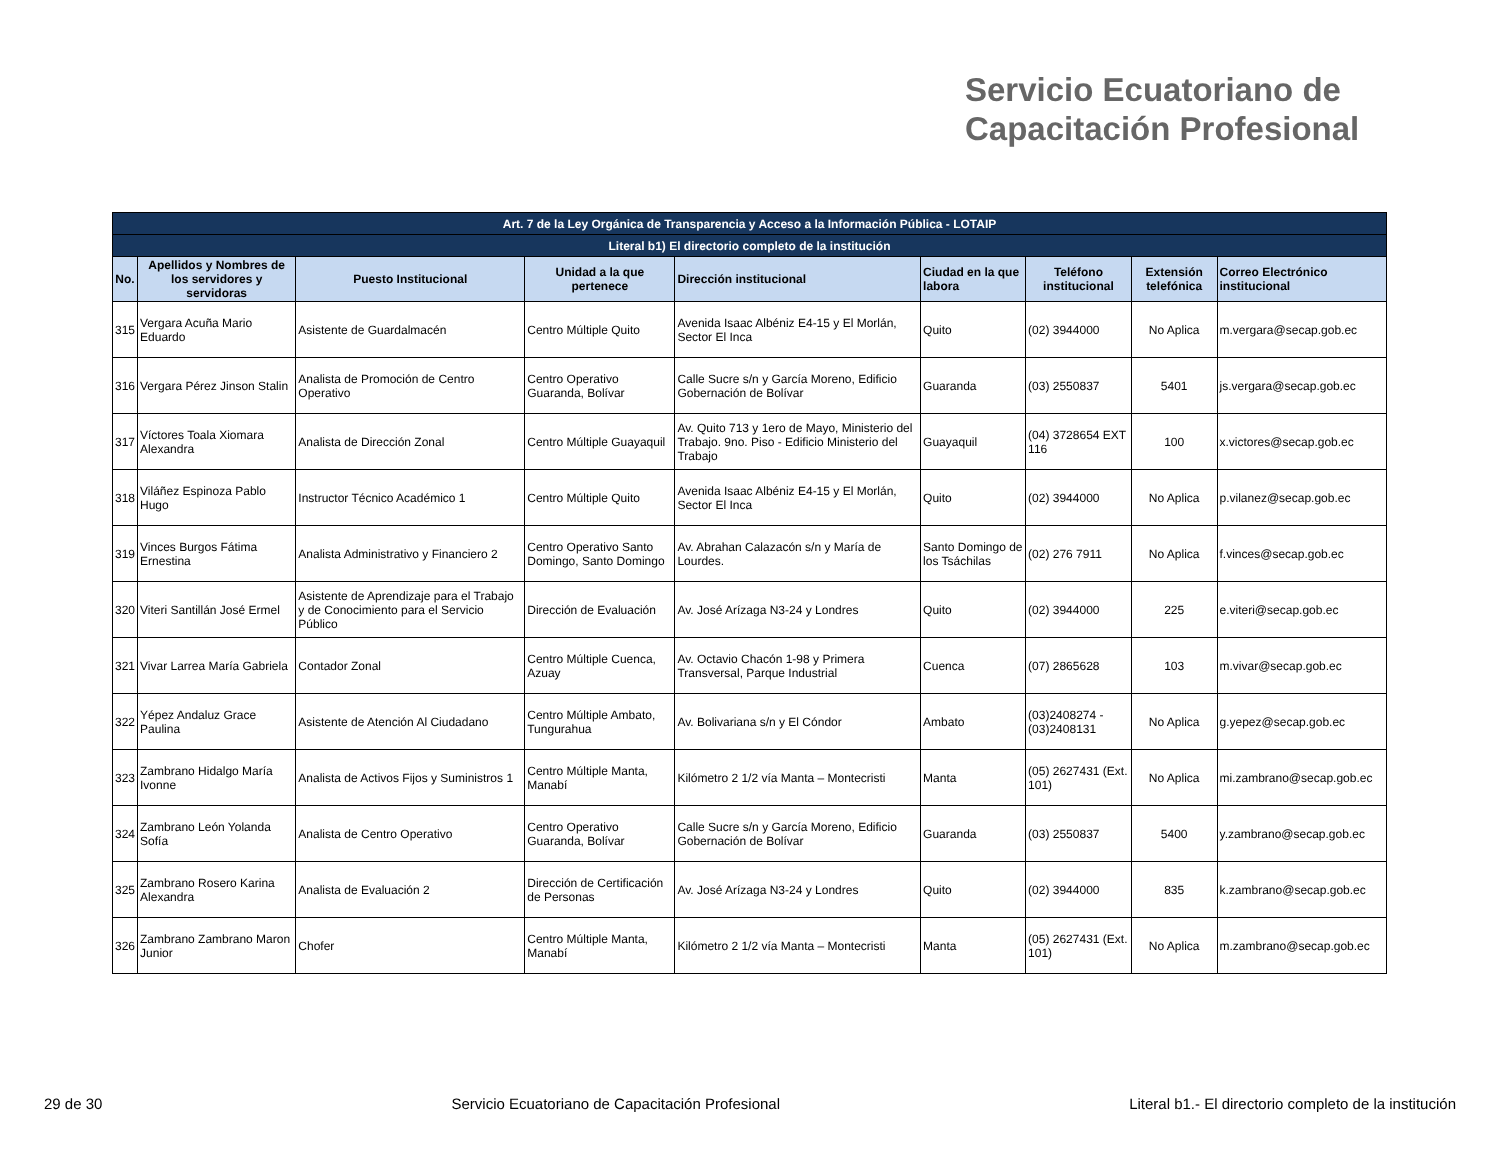Servicio Ecuatoriano de
Capacitación Profesional
| Art. 7 de la Ley Orgánica de Transparencia y Acceso a la Información Pública - LOTAIP | | | | | | | | |
| --- | --- | --- | --- | --- | --- | --- | --- | --- |
| Literal b1) El directorio completo de la institución | | | | | | | | |
| No. | Apellidos y Nombres de los servidores y servidoras | Puesto Institucional | Unidad a la que pertenece | Dirección institucional | Ciudad en la que labora | Teléfono institucional | Extensión telefónica | Correo Electrónico institucional |
| 315 | Vergara Acuña Mario Eduardo | Asistente de Guardalmacén | Centro Múltiple Quito | Avenida Isaac Albéniz E4-15 y El Morlán, Sector El Inca | Quito | (02) 3944000 | No Aplica | m.vergara@secap.gob.ec |
| 316 | Vergara Pérez Jinson Stalin | Analista de Promoción de Centro Operativo | Centro Operativo Guaranda, Bolívar | Calle Sucre s/n y García Moreno, Edificio Gobernación de Bolívar | Guaranda | (03) 2550837 | 5401 | js.vergara@secap.gob.ec |
| 317 | Víctores Toala Xiomara Alexandra | Analista de Dirección Zonal | Centro Múltiple Guayaquil | Av. Quito 713 y 1ero de Mayo, Ministerio del Trabajo. 9no. Piso - Edificio Ministerio del Trabajo | Guayaquil | (04) 3728654 EXT 116 | 100 | x.victores@secap.gob.ec |
| 318 | Viláñez Espinoza Pablo Hugo | Instructor Técnico Académico 1 | Centro Múltiple Quito | Avenida Isaac Albéniz E4-15 y El Morlán, Sector El Inca | Quito | (02) 3944000 | No Aplica | p.vilanez@secap.gob.ec |
| 319 | Vinces Burgos Fátima Ernestina | Analista Administrativo y Financiero 2 | Centro Operativo Santo Domingo, Santo Domingo | Av. Abrahan Calazacón s/n y María de Lourdes. | Santo Domingo de los Tsáchilas | (02) 276 7911 | No Aplica | f.vinces@secap.gob.ec |
| 320 | Viteri Santillán José Ermel | Asistente de Aprendizaje para el Trabajo y de Conocimiento para el Servicio Público | Dirección de Evaluación | Av. José Arízaga N3-24 y Londres | Quito | (02) 3944000 | 225 | e.viteri@secap.gob.ec |
| 321 | Vivar Larrea María Gabriela | Contador Zonal | Centro Múltiple Cuenca, Azuay | Av. Octavio Chacón 1-98 y Primera Transversal, Parque Industrial | Cuenca | (07) 2865628 | 103 | m.vivar@secap.gob.ec |
| 322 | Yépez Andaluz Grace Paulina | Asistente de Atención Al Ciudadano | Centro Múltiple Ambato, Tungurahua | Av. Bolivariana s/n y El Cóndor | Ambato | (03)2408274 - (03)2408131 | No Aplica | g.yepez@secap.gob.ec |
| 323 | Zambrano Hidalgo María Ivonne | Analista de Activos Fijos y Suministros 1 | Centro Múltiple Manta, Manabí | Kilómetro 2 1/2 vía Manta – Montecristi | Manta | (05) 2627431 (Ext. 101) | No Aplica | mi.zambrano@secap.gob.ec |
| 324 | Zambrano León Yolanda Sofía | Analista de Centro Operativo | Centro Operativo Guaranda, Bolívar | Calle Sucre s/n y García Moreno, Edificio Gobernación de Bolívar | Guaranda | (03) 2550837 | 5400 | y.zambrano@secap.gob.ec |
| 325 | Zambrano Rosero Karina Alexandra | Analista de Evaluación 2 | Dirección de Certificación de Personas | Av. José Arízaga N3-24 y Londres | Quito | (02) 3944000 | 835 | k.zambrano@secap.gob.ec |
| 326 | Zambrano Zambrano Maron Junior | Chofer | Centro Múltiple Manta, Manabí | Kilómetro 2 1/2 vía Manta – Montecristi | Manta | (05) 2627431 (Ext. 101) | No Aplica | m.zambrano@secap.gob.ec |
29 de 30 Servicio Ecuatoriano de Capacitación Profesional Literal b1.- El directorio completo de la institución